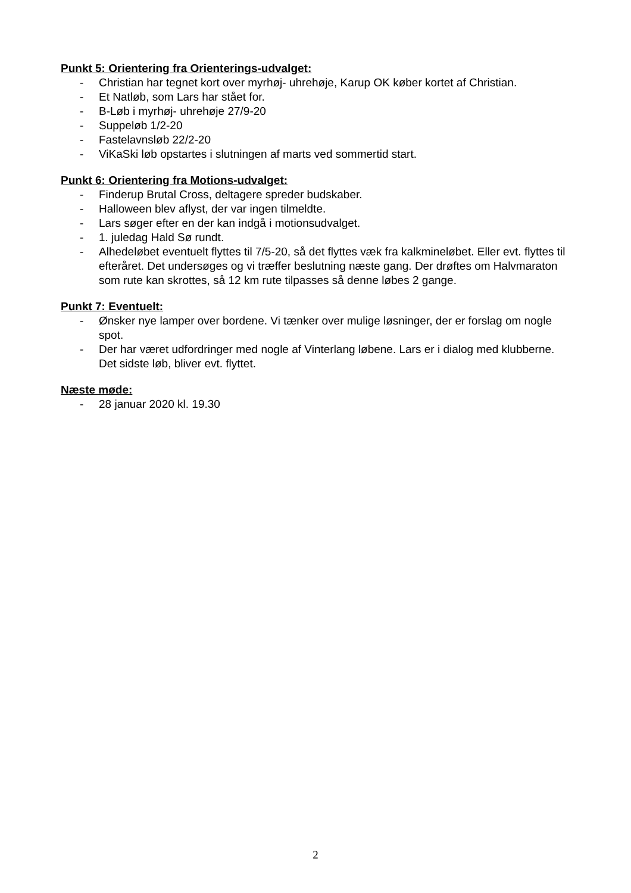Punkt 5: Orientering fra Orienterings-udvalget:
- Christian har tegnet kort over myrhøj- uhrehøje, Karup OK køber kortet af Christian.
- Et Natløb, som Lars har stået for.
- B-Løb i myrhøj- uhrehøje 27/9-20
- Suppeløb 1/2-20
- Fastelavnsløb 22/2-20
- ViKaSki løb opstartes i slutningen af marts ved sommertid start.
Punkt 6: Orientering fra Motions-udvalget:
- Finderup Brutal Cross, deltagere spreder budskaber.
- Halloween blev aflyst, der var ingen tilmeldte.
- Lars søger efter en der kan indgå i motionsudvalget.
- 1. juledag Hald Sø rundt.
- Alhedeløbet eventuelt flyttes til 7/5-20, så det flyttes væk fra kalkmineløbet. Eller evt. flyttes til efteråret. Det undersøges og vi træffer beslutning næste gang. Der drøftes om Halvmaraton som rute kan skrottes, så 12 km rute tilpasses så denne løbes 2 gange.
Punkt 7: Eventuelt:
- Ønsker nye lamper over bordene. Vi tænker over mulige løsninger, der er forslag om nogle spot.
- Der har været udfordringer med nogle af Vinterlang løbene. Lars er i dialog med klubberne. Det sidste løb, bliver evt. flyttet.
Næste møde:
- 28 januar 2020 kl. 19.30
2